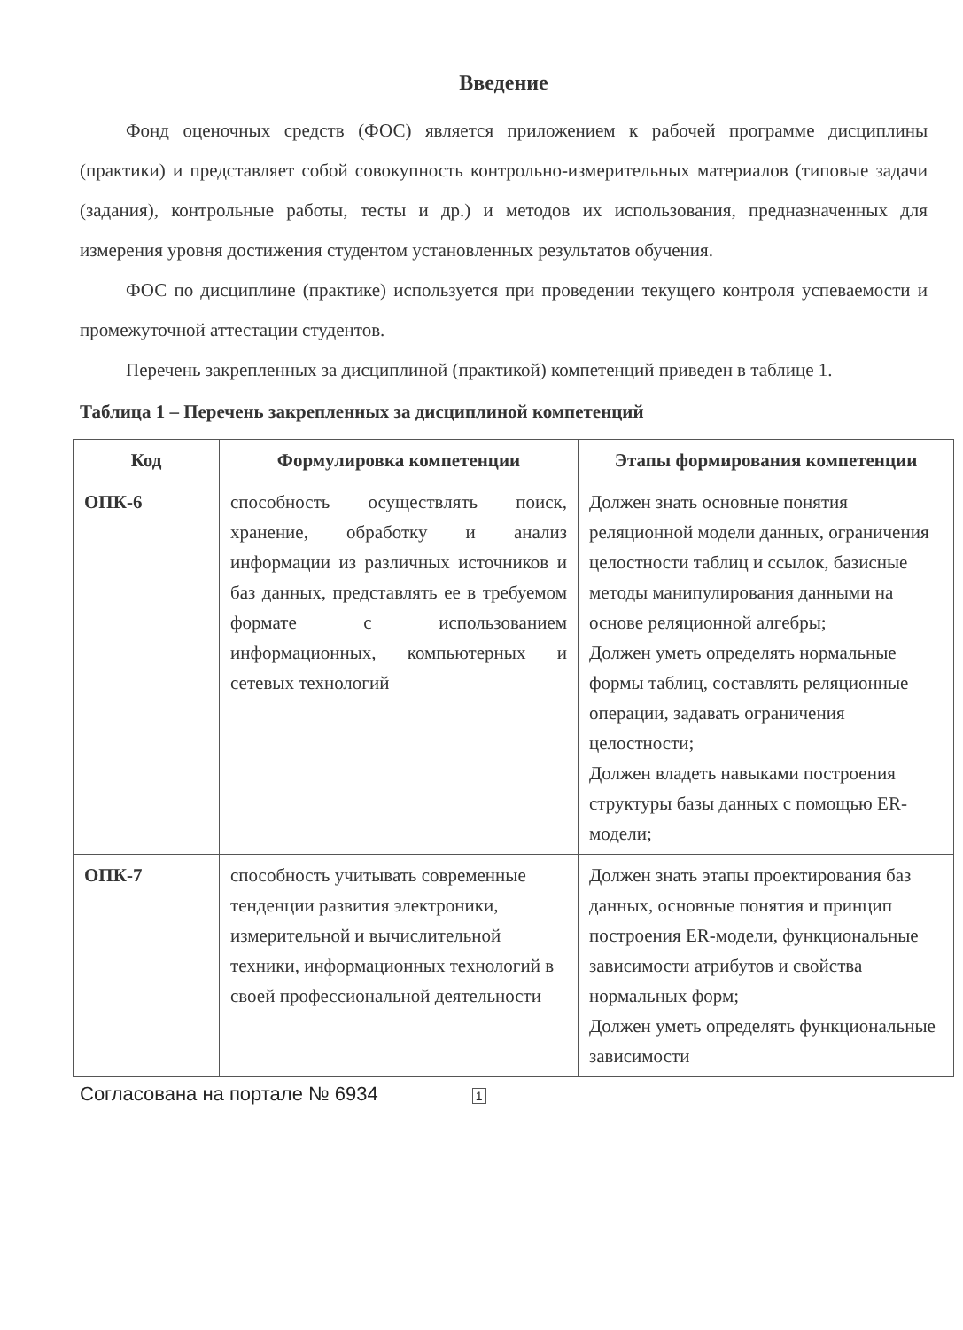Введение
Фонд оценочных средств (ФОС) является приложением к рабочей программе дисциплины (практики) и представляет собой совокупность контрольно-измерительных материалов (типовые задачи (задания), контрольные работы, тесты и др.) и методов их использования, предназначенных для измерения уровня достижения студентом установленных результатов обучения.
ФОС по дисциплине (практике) используется при проведении текущего контроля успеваемости и промежуточной аттестации студентов.
Перечень закрепленных за дисциплиной (практикой) компетенций приведен в таблице 1.
Таблица 1 – Перечень закрепленных за дисциплиной компетенций
| Код | Формулировка компетенции | Этапы формирования компетенции |
| --- | --- | --- |
| ОПК-6 | способность осуществлять поиск, хранение, обработку и анализ информации из различных источников и баз данных, представлять ее в требуемом формате с использованием информационных, компьютерных и сетевых технологий | Должен знать основные понятия реляционной модели данных, ограничения целостности таблиц и ссылок, базисные методы манипулирования данными на основе реляционной алгебры; Должен уметь определять нормальные формы таблиц, составлять реляционные операции, задавать ограничения целостности; Должен владеть навыками построения структуры базы данных с помощью ER-модели; |
| ОПК-7 | способность учитывать современные тенденции развития электроники, измерительной и вычислительной техники, информационных технологий в своей профессиональной деятельности | Должен знать этапы проектирования баз данных, основные понятия и принцип построения ER-модели, функциональные зависимости атрибутов и свойства нормальных форм; Должен уметь определять функциональные зависимости |
Согласована на портале № 6934 1